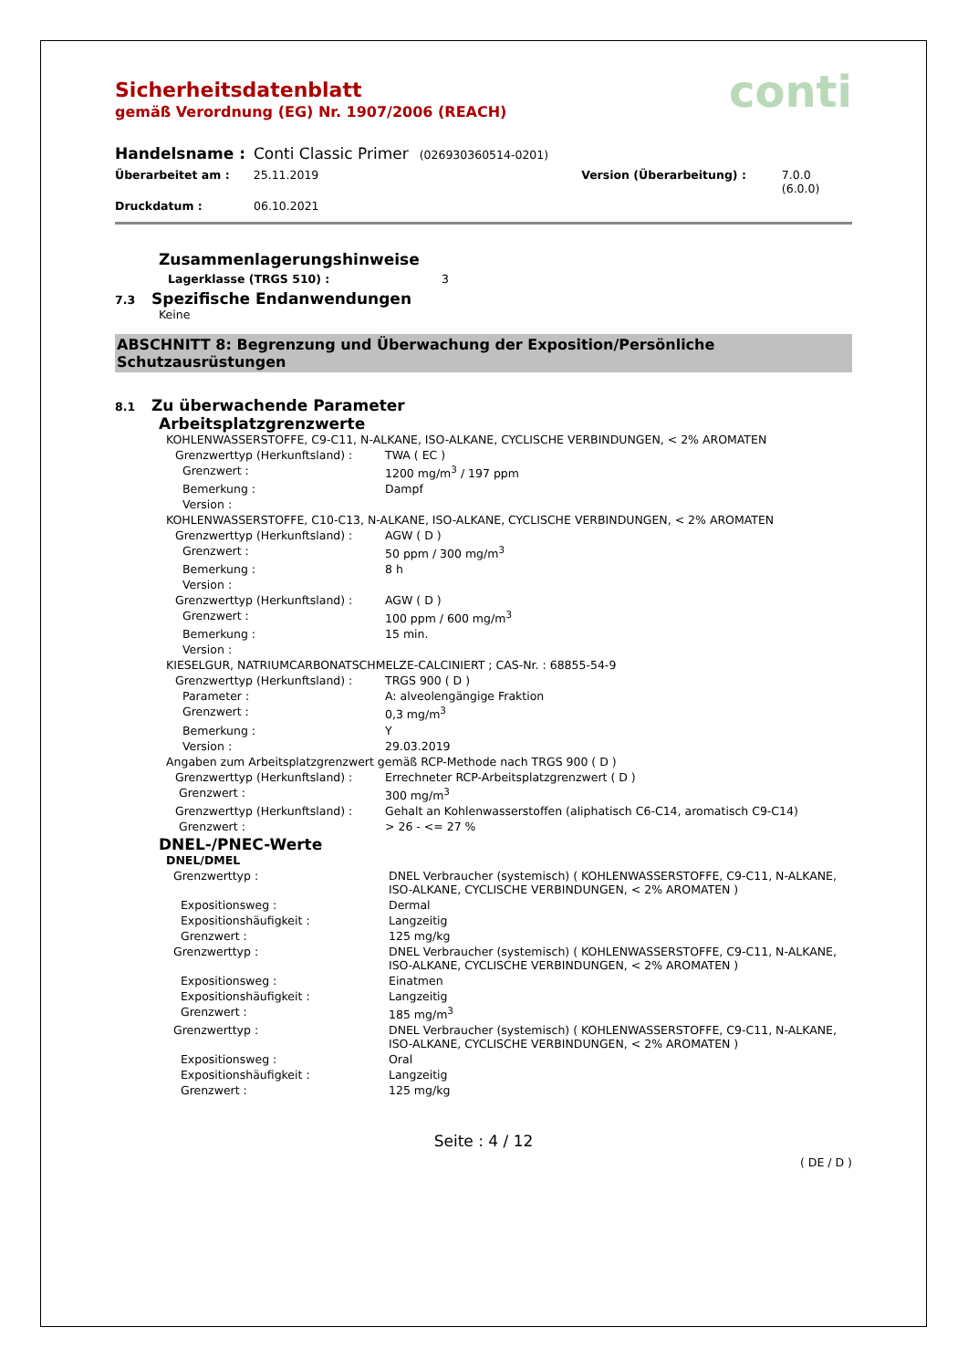conti
Sicherheitsdatenblatt
gemäß Verordnung (EG) Nr. 1907/2006 (REACH)
Handelsname : Conti Classic Primer (026930360514-0201)
Überarbeitet am : 25.11.2019 Version (Überarbeitung) : 7.0.0 (6.0.0)
Druckdatum : 06.10.2021
Zusammenlagerungshinweise
Lagerklasse (TRGS 510) : 3
7.3
Spezifische Endanwendungen
Keine
ABSCHNITT 8: Begrenzung und Überwachung der Exposition/Persönliche Schutzausrüstungen
8.1
Zu überwachende Parameter
Arbeitsplatzgrenzwerte
KOHLENWASSERSTOFFE, C9-C11, N-ALKANE, ISO-ALKANE, CYCLISCHE VERBINDUNGEN, < 2% AROMATEN
Grenzwerttyp (Herkunftsland) : TWA ( EC )
Grenzwert : 1200 mg/m<sup>3</sup> / 197 ppm
Bemerkung : Dampf
Version :
KOHLENWASSERSTOFFE, C10-C13, N-ALKANE, ISO-ALKANE, CYCLISCHE VERBINDUNGEN, < 2% AROMATEN
Grenzwerttyp (Herkunftsland) : AGW ( D )
Grenzwert : 50 ppm / 300 mg/m<sup>3</sup>
Bemerkung : 8 h
Version :
Grenzwerttyp (Herkunftsland) : AGW ( D )
Grenzwert : 100 ppm / 600 mg/m<sup>3</sup>
Bemerkung : 15 min.
Version :
KIESELGUR, NATRIUMCARBONATSCHMELZE-CALCINIERT ; CAS-Nr. : 68855-54-9
Grenzwerttyp (Herkunftsland) : TRGS 900 ( D )
Parameter : A: alveolengängige Fraktion
Grenzwert : 0,3 mg/m<sup>3</sup>
Bemerkung : Y
Version : 29.03.2019
Angaben zum Arbeitsplatzgrenzwert gemäß RCP-Methode nach TRGS 900 ( D )
Grenzwerttyp (Herkunftsland) : Errechneter RCP-Arbeitsplatzgrenzwert ( D )
Grenzwert : 300 mg/m<sup>3</sup>
Grenzwerttyp (Herkunftsland) : Gehalt an Kohlenwasserstoffen (aliphatisch C6-C14, aromatisch C9-C14)
Grenzwert : > 26 - <= 27 %
DNEL-/PNEC-Werte
DNEL/DMEL
Grenzwerttyp : DNEL Verbraucher (systemisch) ( KOHLENWASSERSTOFFE, C9-C11, N-ALKANE, ISO-ALKANE, CYCLISCHE VERBINDUNGEN, < 2% AROMATEN )
Expositionsweg : Dermal
Expositionshäufigkeit : Langzeitig
Grenzwert : 125 mg/kg
Grenzwerttyp : DNEL Verbraucher (systemisch) ( KOHLENWASSERSTOFFE, C9-C11, N-ALKANE, ISO-ALKANE, CYCLISCHE VERBINDUNGEN, < 2% AROMATEN )
Expositionsweg : Einatmen
Expositionshäufigkeit : Langzeitig
Grenzwert : 185 mg/m<sup>3</sup>
Grenzwerttyp : DNEL Verbraucher (systemisch) ( KOHLENWASSERSTOFFE, C9-C11, N-ALKANE, ISO-ALKANE, CYCLISCHE VERBINDUNGEN, < 2% AROMATEN )
Expositionsweg : Oral
Expositionshäufigkeit : Langzeitig
Grenzwert : 125 mg/kg
Seite : 4 / 12
( DE / D )